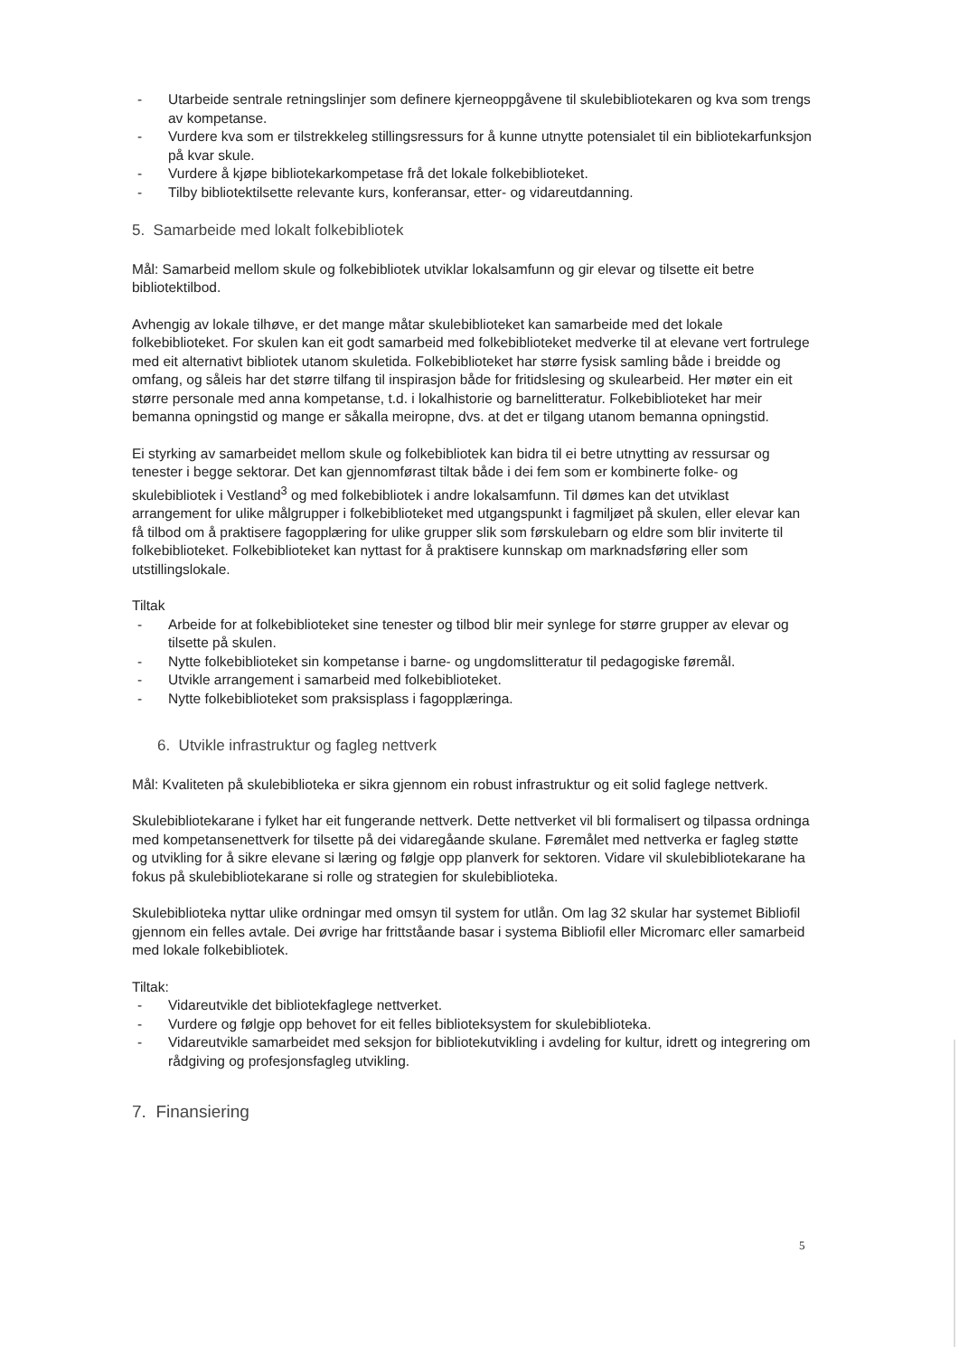- Utarbeide sentrale retningslinjer som definere kjerneoppgåvene til skulebibliotekaren og kva som trengs av kompetanse.
- Vurdere kva som er tilstrekkeleg stillingsressurs for å kunne utnytte potensialet til ein bibliotekarfunksjon på kvar skule.
- Vurdere å kjøpe bibliotekarkompetase frå det lokale folkebiblioteket.
- Tilby bibliotektilsette relevante kurs, konferansar, etter- og vidareutdanning.
5. Samarbeide med lokalt folkebibliotek
Mål: Samarbeid mellom skule og folkebibliotek utviklar lokalsamfunn og gir elevar og tilsette eit betre bibliotektilbod.
Avhengig av lokale tilhøve, er det mange måtar skulebiblioteket kan samarbeide med det lokale folkebiblioteket. For skulen kan eit godt samarbeid med folkebiblioteket medverke til at elevane vert fortrulege med eit alternativt bibliotek utanom skuletida. Folkebiblioteket har større fysisk samling både i breidde og omfang, og såleis har det større tilfang til inspirasjon både for fritidslesing og skulearbeid. Her møter ein eit større personale med anna kompetanse, t.d. i lokalhistorie og barnelitteratur. Folkebiblioteket har meir bemanna opningstid og mange er såkalla meiropne, dvs. at det er tilgang utanom bemanna opningstid.
Ei styrking av samarbeidet mellom skule og folkebibliotek kan bidra til ei betre utnytting av ressursar og tenester i begge sektorar. Det kan gjennomførast tiltak både i dei fem som er kombinerte folke- og skulebibliotek i Vestland<sup>3</sup> og med folkebibliotek i andre lokalsamfunn. Til dømes kan det utviklast arrangement for ulike målgrupper i folkebiblioteket med utgangspunkt i fagmiljøet på skulen, eller elevar kan få tilbod om å praktisere fagopplæring for ulike grupper slik som førskulebarn og eldre som blir inviterte til folkebiblioteket. Folkebiblioteket kan nyttast for å praktisere kunnskap om marknadsføring eller som utstillingslokale.
Tiltak
- Arbeide for at folkebiblioteket sine tenester og tilbod blir meir synlege for større grupper av elevar og tilsette på skulen.
- Nytte folkebiblioteket sin kompetanse i barne- og ungdomslitteratur til pedagogiske føremål.
- Utvikle arrangement i samarbeid med folkebiblioteket.
- Nytte folkebiblioteket som praksisplass i fagopplæringa.
6. Utvikle infrastruktur og fagleg nettverk
Mål: Kvaliteten på skulebiblioteka er sikra gjennom ein robust infrastruktur og eit solid faglege nettverk.
Skulebibliotekarane i fylket har eit fungerande nettverk. Dette nettverket vil bli formalisert og tilpassa ordninga med kompetansenettverk for tilsette på dei vidaregåande skulane. Føremålet med nettverka er fagleg støtte og utvikling for å sikre elevane si læring og følgje opp planverk for sektoren. Vidare vil skulebibliotekarane ha fokus på skulebibliotekarane si rolle og strategien for skulebiblioteka.
Skulebiblioteka nyttar ulike ordningar med omsyn til system for utlån. Om lag 32 skular har systemet Bibliofil gjennom ein felles avtale. Dei øvrige har frittståande basar i systema Bibliofil eller Micromarc eller samarbeid med lokale folkebibliotek.
Tiltak:
- Vidareutvikle det bibliotekfaglege nettverket.
- Vurdere og følgje opp behovet for eit felles biblioteksystem for skulebiblioteka.
- Vidareutvikle samarbeidet med seksjon for bibliotekutvikling i avdeling for kultur, idrett og integrering om rådgiving og profesjonsfagleg utvikling.
7. Finansiering
5